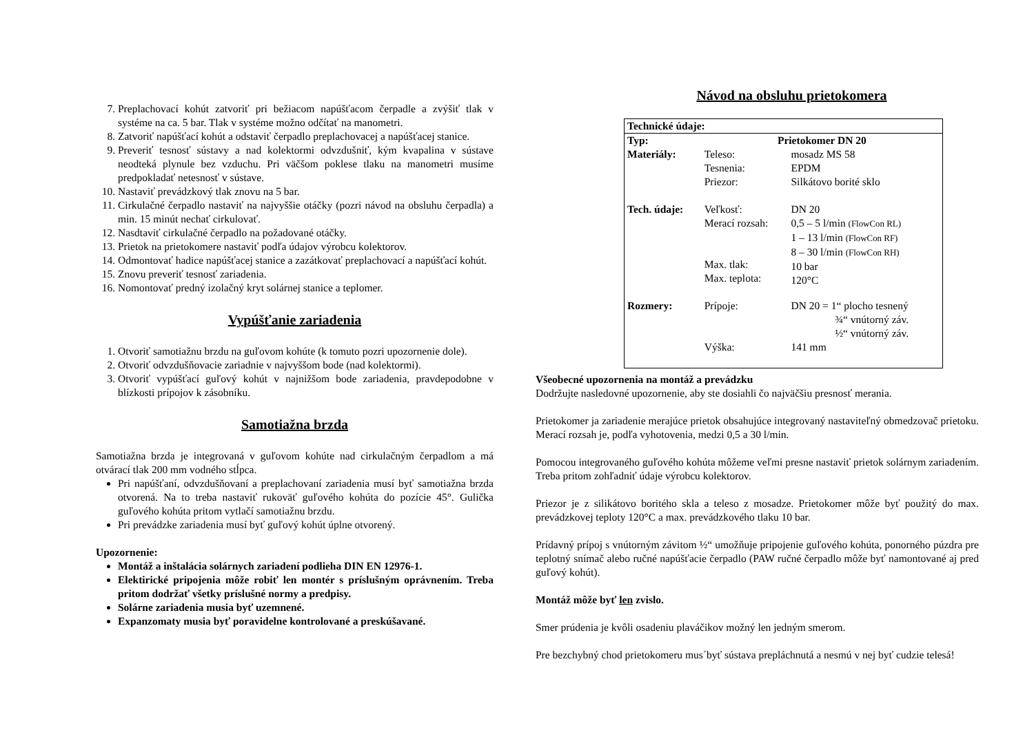7. Preplachovací kohút zatvoriť pri bežiacom napúšťacom čerpadle a zvýšiť tlak v systéme na ca. 5 bar. Tlak v systéme možno odčítať na manometri.
8. Zatvoriť napúšťací kohút a odstaviť čerpadlo preplachovacej a napúšťacej stanice.
9. Preveriť tesnosť sústavy a nad kolektormi odvzdušniť, kým kvapalina v sústave neodteká plynule bez vzduchu. Pri väčšom poklese tlaku na manometri musíme predpokladať netesnosť v sústave.
10. Nastaviť prevádzkový tlak znovu na 5 bar.
11. Cirkulačné čerpadlo nastaviť na najvyššie otáčky (pozri návod na obsluhu čerpadla) a min. 15 minút nechať cirkulovať.
12. Nasdtaviť cirkulačné čerpadlo na požadované otáčky.
13. Prietok na prietokomere nastaviť podľa údajov výrobcu kolektorov.
14. Odmontovať hadice napúšťacej stanice a zazátkovať preplachovací a napúšťací kohút.
15. Znovu preveriť tesnosť zariadenia.
16. Nomontovať predný izolačný kryt solárnej stanice a teplomer.
Vypúšťanie zariadenia
1. Otvoriť samotiažnu brzdu na guľovom kohúte (k tomuto pozri upozornenie dole).
2. Otvoriť odvzdušňovacie zariadnie v najvyššom bode (nad kolektormi).
3. Otvoriť vypúšťací guľový kohút v najnižšom bode zariadenia, pravdepodobne v blízkosti prípojov k zásobníku.
Samotiažna brzda
Samotiažna brzda je integrovaná v guľovom kohúte nad cirkulačným čerpadlom a má otvárací tlak 200 mm vodného stĺpca.
Pri napúšťaní, odvzdušňovaní a preplachovaní zariadenia musí byť samotiažna brzda otvorená. Na to treba nastaviť rukoväť guľového kohúta do pozície 45°. Gulička guľového kohúta pritom vytlačí samotiažnu brzdu.
Pri prevádzke zariadenia musí byť guľový kohút úplne otvorený.
Upozornenie:
Montáž a inštalácia solárnych zariadení podlieha DIN EN 12976-1.
Elektirické pripojenia môže robiť len montér s príslušným oprávnením. Treba pritom dodržať všetky príslušné normy a predpisy.
Solárne zariadenia musia byť uzemnené.
Expanzomaty musia byť poravidelne kontrolované a preskúšavané.
Návod na obsluhu prietokomera
| Technické údaje: | | |
| Typ: | Prietokomer DN 20 | |
| Materiály: | Teleso: Tesnenia: Priezor: | mosadz MS 58 EPDM Silkátovo borité sklo |
| Tech. údaje: | Veľkosť: Merací rozsah: Max. tlak: Max. teplota: | DN 20 0,5 – 5 l/min (FlowCon RL) 1 – 13 l/min (FlowCon RF) 8 – 30 l/min (FlowCon RH) 10 bar 120°C |
| Rozmery: | Prípoje: Výška: | DN 20 = 1“ plocho tesnený ¾“ vnútorný záv. ½“ vnútorný záv. 141 mm |
Všeobecné upozornenia na montáž a prevádzku
Dodržujte nasledovné upozornenie, aby ste dosiahli čo najväčšiu presnosť merania.
Prietokomer ja zariadenie merajúce prietok obsahujúce integrovaný nastaviteľný obmedzovač prietoku. Merací rozsah je, podľa vyhotovenia, medzi 0,5 a 30 l/min.
Pomocou integrovaného guľového kohúta môžeme veľmi presne nastaviť prietok solárnym zariadením. Treba pritom zohľadniť údaje výrobcu kolektorov.
Priezor je z silikátovo boritého skla a teleso z mosadze. Prietokomer môže byť použitý do max. prevádzkovej teploty 120°C a max. prevádzkového tlaku 10 bar.
Prídavný prípoj s vnútorným závitom ½“ umožňuje pripojenie guľového kohúta, ponorného púzdra pre teplotný snímač alebo ručné napúšťacie čerpadlo (PAW ručné čerpadlo môže byť namontované aj pred guľový kohút).
Montáž môže byť len zvislo.
Smer prúdenia je kvôli osadeniu plaváčikov možný len jedným smerom.
Pre bezchybný chod prietokomeru mus´byť sústava prepláchnutá a nesmú v nej byť cudzie telesá!